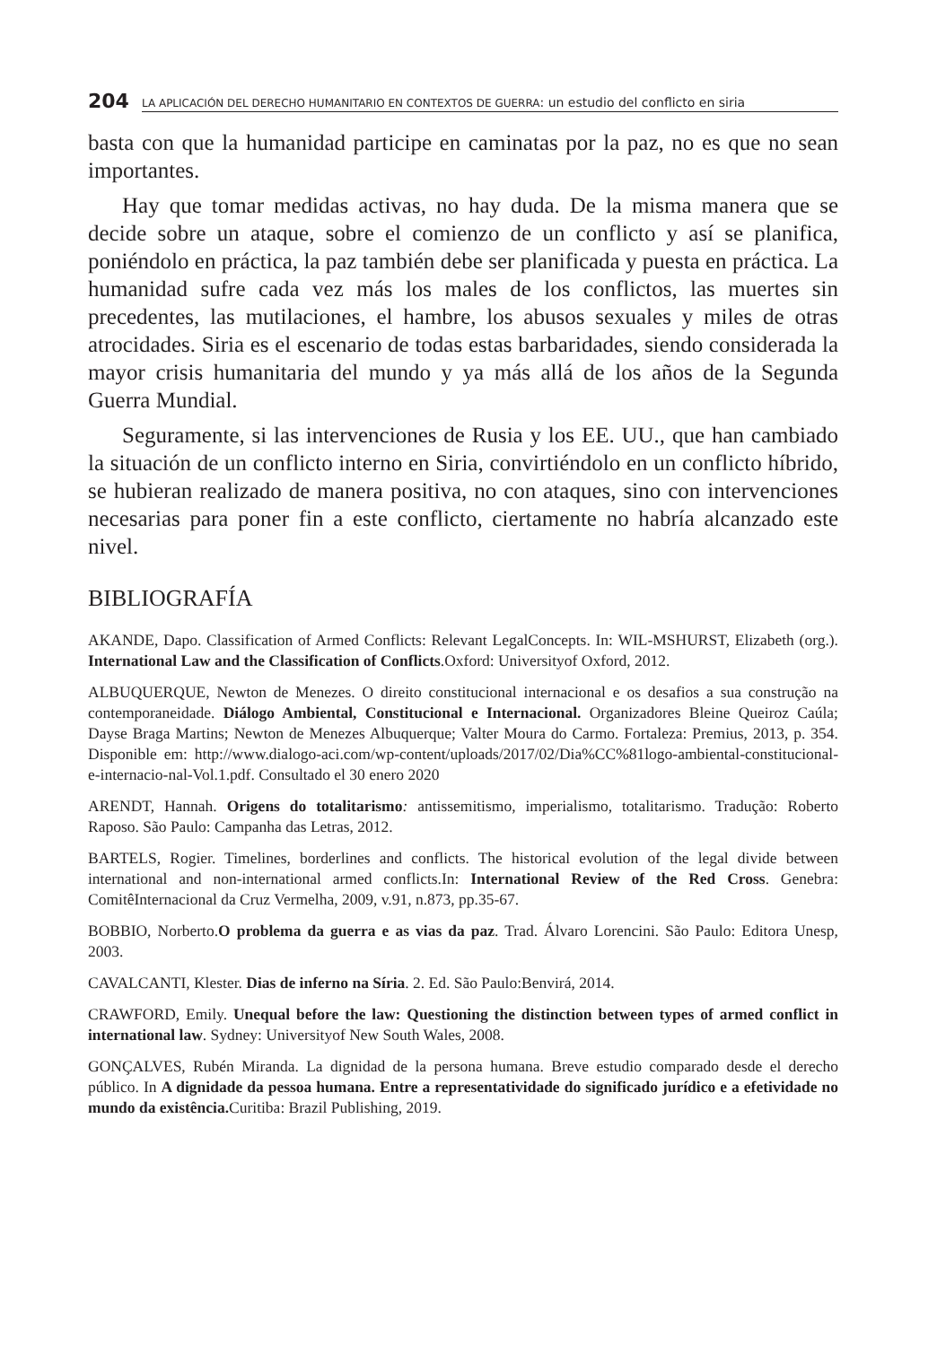204
LA APLICACIÓN DEL DERECHO HUMANITARIO EN CONTEXTOS DE GUERRA: un estudio del conflicto en siria
basta con que la humanidad participe en caminatas por la paz, no es que no sean importantes.
Hay que tomar medidas activas, no hay duda. De la misma manera que se decide sobre un ataque, sobre el comienzo de un conflicto y así se planifica, poniéndolo en práctica, la paz también debe ser planificada y puesta en práctica. La humanidad sufre cada vez más los males de los conflictos, las muertes sin precedentes, las mutilaciones, el hambre, los abusos sexuales y miles de otras atrocidades. Siria es el escenario de todas estas barbaridades, siendo considerada la mayor crisis humanitaria del mundo y ya más allá de los años de la Segunda Guerra Mundial.
Seguramente, si las intervenciones de Rusia y los EE. UU., que han cambiado la situación de un conflicto interno en Siria, convirtiéndolo en un conflicto híbrido, se hubieran realizado de manera positiva, no con ataques, sino con intervenciones necesarias para poner fin a este conflicto, ciertamente no habría alcanzado este nivel.
BIBLIOGRAFÍA
AKANDE, Dapo. Classification of Armed Conflicts: Relevant LegalConcepts. In: WIL-MSHURST, Elizabeth (org.). International Law and the Classification of Conflicts.Oxford: Universityof Oxford, 2012.
ALBUQUERQUE, Newton de Menezes. O direito constitucional internacional e os desafios a sua construção na contemporaneidade. Diálogo Ambiental, Constitucional e Internacional. Organizadores Bleine Queiroz Caúla; Dayse Braga Martins; Newton de Menezes Albuquerque; Valter Moura do Carmo. Fortaleza: Premius, 2013, p. 354. Disponible em: http://www.dialogo-aci.com/wp-content/uploads/2017/02/Dia%CC%81logo-ambiental-constitucional-e-internacio-nal-Vol.1.pdf. Consultado el 30 enero 2020
ARENDT, Hannah. Origens do totalitarismo: antissemitismo, imperialismo, totalitarismo. Tradução: Roberto Raposo. São Paulo: Campanha das Letras, 2012.
BARTELS, Rogier. Timelines, borderlines and conflicts. The historical evolution of the legal divide between international and non-international armed conflicts.In: International Review of the Red Cross. Genebra: ComitêInternacional da Cruz Vermelha, 2009, v.91, n.873, pp.35-67.
BOBBIO, Norberto.O problema da guerra e as vias da paz. Trad. Álvaro Lorencini. São Paulo: Editora Unesp, 2003.
CAVALCANTI, Klester. Dias de inferno na Síria. 2. Ed. São Paulo:Benvirá, 2014.
CRAWFORD, Emily. Unequal before the law: Questioning the distinction between types of armed conflict in international law. Sydney: Universityof New South Wales, 2008.
GONÇALVES, Rubén Miranda. La dignidad de la persona humana. Breve estudio comparado desde el derecho público. In A dignidade da pessoa humana. Entre a representatividade do significado jurídico e a efetividade no mundo da existência. Curitiba: Brazil Publishing, 2019.